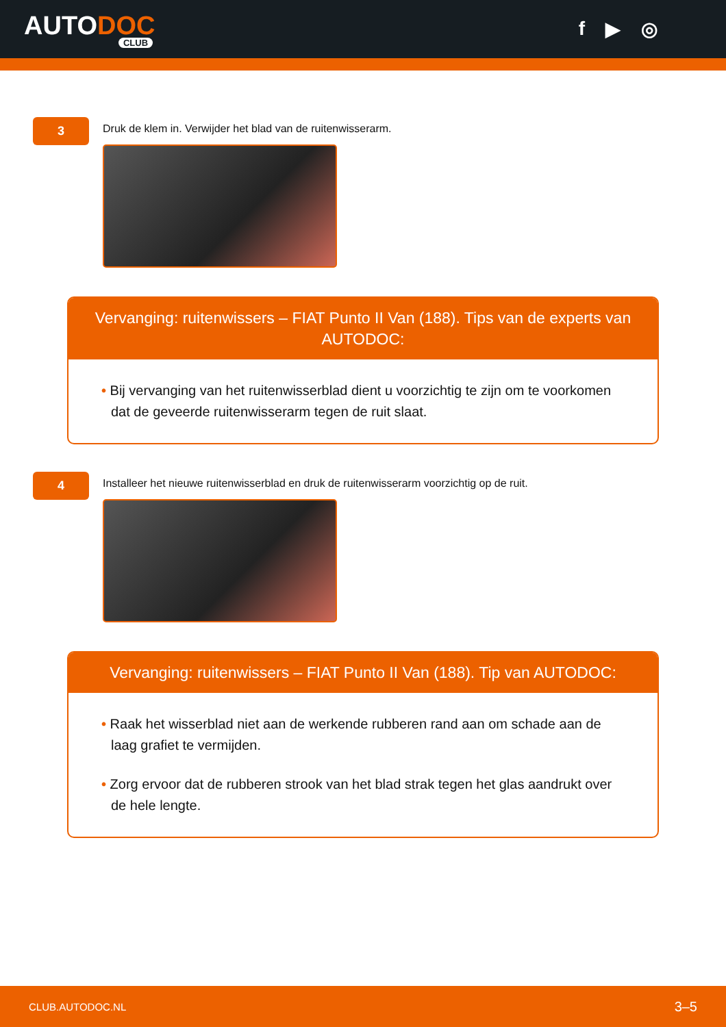AUTODOC
CLUB
f ▶ ◎
3
Druk de klem in. Verwijder het blad van de ruitenwisserarm.
Vervanging: ruitenwissers – FIAT Punto II Van (188). Tips van de experts van AUTODOC:
• Bij vervanging van het ruitenwisserblad dient u voorzichtig te zijn om te voorkomen dat de geveerde ruitenwisserarm tegen de ruit slaat.
4
Installeer het nieuwe ruitenwisserblad en druk de ruitenwisserarm voorzichtig op de ruit.
Vervanging: ruitenwissers – FIAT Punto II Van (188). Tip van AUTODOC:
• Raak het wisserblad niet aan de werkende rubberen rand aan om schade aan de laag grafiet te vermijden.
• Zorg ervoor dat de rubberen strook van het blad strak tegen het glas aandrukt over de hele lengte.
CLUB.AUTODOC.NL 3–5